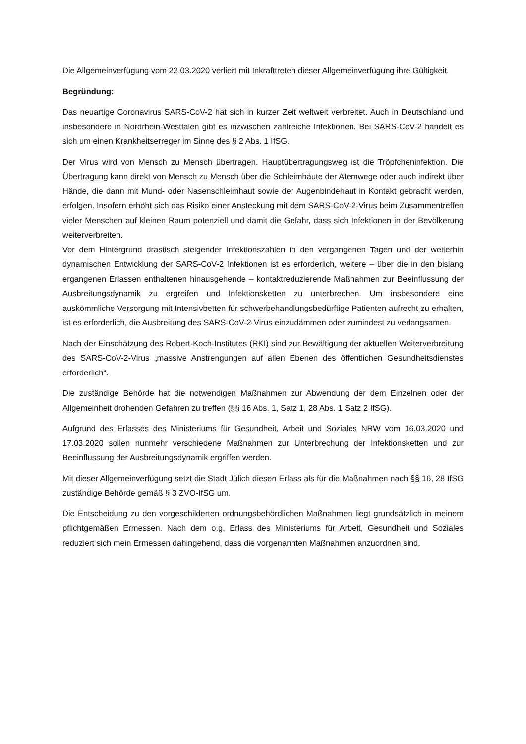Die Allgemeinverfügung vom 22.03.2020 verliert mit Inkrafttreten dieser Allgemeinverfügung ihre Gültigkeit.
Begründung:
Das neuartige Coronavirus SARS-CoV-2 hat sich in kurzer Zeit weltweit verbreitet. Auch in Deutschland und insbesondere in Nordrhein-Westfalen gibt es inzwischen zahlreiche Infektionen. Bei SARS-CoV-2 handelt es sich um einen Krankheitserreger im Sinne des § 2 Abs. 1 IfSG.
Der Virus wird von Mensch zu Mensch übertragen. Hauptübertragungsweg ist die Tröpfcheninfektion. Die Übertragung kann direkt von Mensch zu Mensch über die Schleimhäute der Atemwege oder auch indirekt über Hände, die dann mit Mund- oder Nasenschleimhaut sowie der Augenbindehaut in Kontakt gebracht werden, erfolgen. Insofern erhöht sich das Risiko einer Ansteckung mit dem SARS-CoV-2-Virus beim Zusammentreffen vieler Menschen auf kleinen Raum potenziell und damit die Gefahr, dass sich Infektionen in der Bevölkerung weiterverbreiten.
Vor dem Hintergrund drastisch steigender Infektionszahlen in den vergangenen Tagen und der weiterhin dynamischen Entwicklung der SARS-CoV-2 Infektionen ist es erforderlich, weitere – über die in den bislang ergangenen Erlassen enthaltenen hinausgehende – kontaktreduzierende Maßnahmen zur Beeinflussung der Ausbreitungsdynamik zu ergreifen und Infektionsketten zu unterbrechen. Um insbesondere eine auskömmliche Versorgung mit Intensivbetten für schwerbehandlungsbedürftige Patienten aufrecht zu erhalten, ist es erforderlich, die Ausbreitung des SARS-CoV-2-Virus einzudämmen oder zumindest zu verlangsamen.
Nach der Einschätzung des Robert-Koch-Institutes (RKI) sind zur Bewältigung der aktuellen Weiterverbreitung des SARS-CoV-2-Virus „massive Anstrengungen auf allen Ebenen des öffentlichen Gesundheitsdienstes erforderlich“.
Die zuständige Behörde hat die notwendigen Maßnahmen zur Abwendung der dem Einzelnen oder der Allgemeinheit drohenden Gefahren zu treffen (§§ 16 Abs. 1, Satz 1, 28 Abs. 1 Satz 2 IfSG).
Aufgrund des Erlasses des Ministeriums für Gesundheit, Arbeit und Soziales NRW vom 16.03.2020 und 17.03.2020 sollen nunmehr verschiedene Maßnahmen zur Unterbrechung der Infektionsketten und zur Beeinflussung der Ausbreitungsdynamik ergriffen werden.
Mit dieser Allgemeinverfügung setzt die Stadt Jülich diesen Erlass als für die Maßnahmen nach §§ 16, 28 IfSG zuständige Behörde gemäß § 3 ZVO-IfSG um.
Die Entscheidung zu den vorgeschilderten ordnungsbehördlichen Maßnahmen liegt grundsätzlich in meinem pflichtgemäßen Ermessen. Nach dem o.g. Erlass des Ministeriums für Arbeit, Gesundheit und Soziales reduziert sich mein Ermessen dahingehend, dass die vorgenannten Maßnahmen anzuordnen sind.